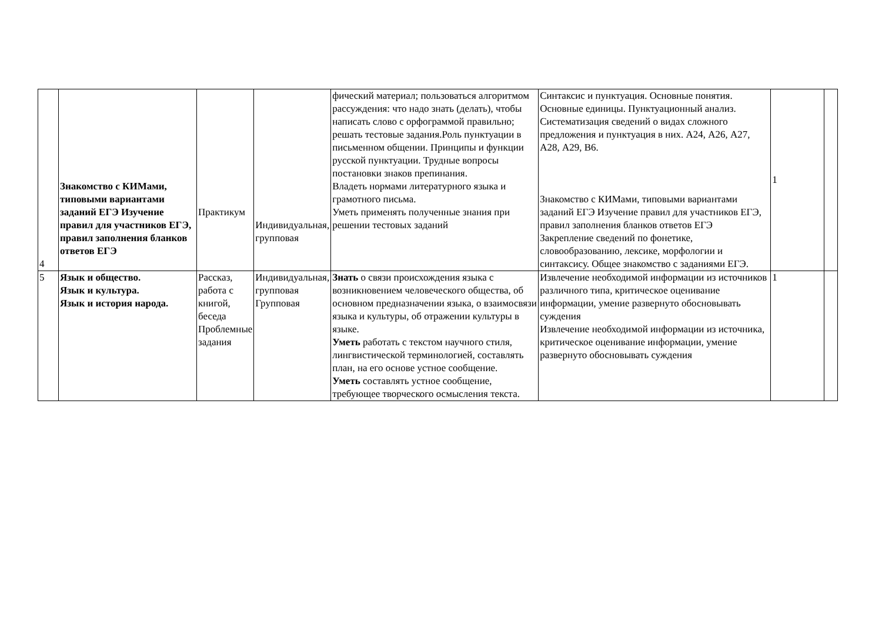| 4 | Знакомство с КИМами, типовыми вариантами заданий ЕГЭ Изучение правил для участников ЕГЭ, правил заполнения бланков ответов ЕГЭ | Практикум | Индивидуальная, групповая | фический материал; пользоваться алгоритмом рассуждения: что надо знать (делать), чтобы написать слово с орфограммой правильно; решать тестовые задания.Роль пунктуации в письменном общении. Принципы и функции русской пунктуации. Трудные вопросы постановки знаков препинания. Владеть нормами литературного языка и грамотного письма. Уметь применять полученные знания при решении тестовых заданий | Синтаксис и пунктуация. Основные понятия. Основные единицы. Пунктуационный анализ. Систематизация сведений о видах сложного предложения и пунктуация в них. А24, А26, А27, А28, А29, В6. Знакомство с КИМами, типовыми вариантами заданий ЕГЭ Изучение правил для участников ЕГЭ, правил заполнения бланков ответов ЕГЭ Закрепление сведений по фонетике, словообразованию, лексике, морфологии и синтаксису. Общее знакомство с заданиями ЕГЭ. | 1 | |
| 5 | Язык и общество. Язык и культура. Язык и история народа. | Рассказ, работа с книгой, беседа Проблемные задания | Индивидуальная, групповая Групповая | Знать о связи происхождения языка с возникновением человеческого общества, об основном предназначении языка, о взаимосвязи языка и культуры, об отражении культуры в языке. Уметь работать с текстом научного стиля, лингвистической терминологией, составлять план, на его основе устное сообщение. Уметь составлять устное сообщение, требующее творческого осмысления текста. | Извлечение необходимой информации из источников различного типа, критическое оценивание информации, умение развернуто обосновывать суждения Извлечение необходимой информации из источника, критическое оценивание информации, умение развернуто обосновывать суждения | 1 | |